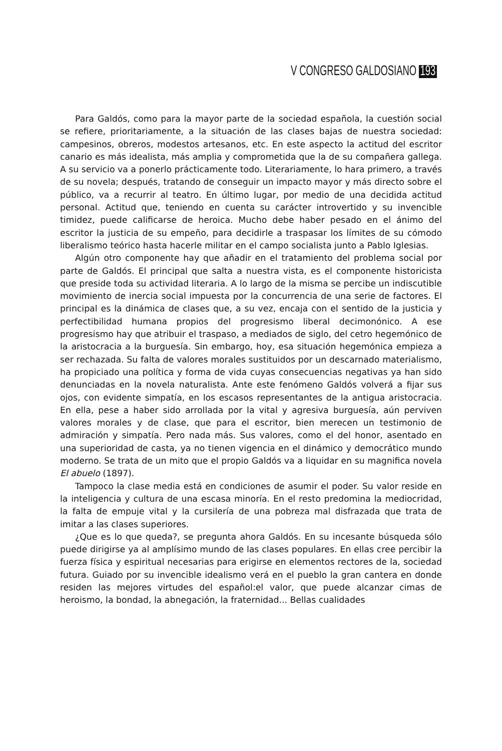V CONGRESO GALDOSIANO 193
Para Galdós, como para la mayor parte de la sociedad española, la cuestión social se refiere, prioritariamente, a la situación de las clases bajas de nuestra sociedad: campesinos, obreros, modestos artesanos, etc. En este aspecto la actitud del escritor canario es más idealista, más amplia y comprometida que la de su compañera gallega. A su servicio va a ponerlo prácticamente todo. Literariamente, lo hara primero, a través de su novela; después, tratando de conseguir un impacto mayor y más directo sobre el público, va a recurrir al teatro. En último lugar, por medio de una decidida actitud personal. Actitud que, teniendo en cuenta su carácter introvertido y su invencible timidez, puede calificarse de heroica. Mucho debe haber pesado en el ánimo del escritor la justicia de su empeño, para decidirle a traspasar los límites de su cómodo liberalismo teórico hasta hacerle militar en el campo socialista junto a Pablo Iglesias.
Algún otro componente hay que añadir en el tratamiento del problema social por parte de Galdós. El principal que salta a nuestra vista, es el componente historicista que preside toda su actividad literaria. A lo largo de la misma se percibe un indiscutible movimiento de inercia social impuesta por la concurrencia de una serie de factores. El principal es la dinámica de clases que, a su vez, encaja con el sentido de la justicia y perfectibilidad humana propios del progresismo liberal decimonónico. A ese progresismo hay que atribuir el traspaso, a mediados de siglo, del cetro hegemónico de la aristocracia a la burguesía. Sin embargo, hoy, esa situación hegemónica empieza a ser rechazada. Su falta de valores morales sustituidos por un descarnado materialismo, ha propiciado una política y forma de vida cuyas consecuencias negativas ya han sido denunciadas en la novela naturalista. Ante este fenómeno Galdós volverá a fijar sus ojos, con evidente simpatía, en los escasos representantes de la antigua aristocracia. En ella, pese a haber sido arrollada por la vital y agresiva burguesía, aún perviven valores morales y de clase, que para el escritor, bien merecen un testimonio de admiración y simpatía. Pero nada más. Sus valores, como el del honor, asentado en una superioridad de casta, ya no tienen vigencia en el dinámico y democrático mundo moderno. Se trata de un mito que el propio Galdós va a liquidar en su magnifica novela El abuelo (1897).
Tampoco la clase media está en condiciones de asumir el poder. Su valor reside en la inteligencia y cultura de una escasa minoría. En el resto predomina la mediocridad, la falta de empuje vital y la cursilería de una pobreza mal disfrazada que trata de imitar a las clases superiores.
¿Que es lo que queda?, se pregunta ahora Galdós. En su incesante búsqueda sólo puede dirigirse ya al amplísimo mundo de las clases populares. En ellas cree percibir la fuerza física y espiritual necesarias para erigirse en elementos rectores de la, sociedad futura. Guiado por su invencible idealismo verá en el pueblo la gran cantera en donde residen las mejores virtudes del español:el valor, que puede alcanzar cimas de heroismo, la bondad, la abnegación, la fraternidad... Bellas cualidades